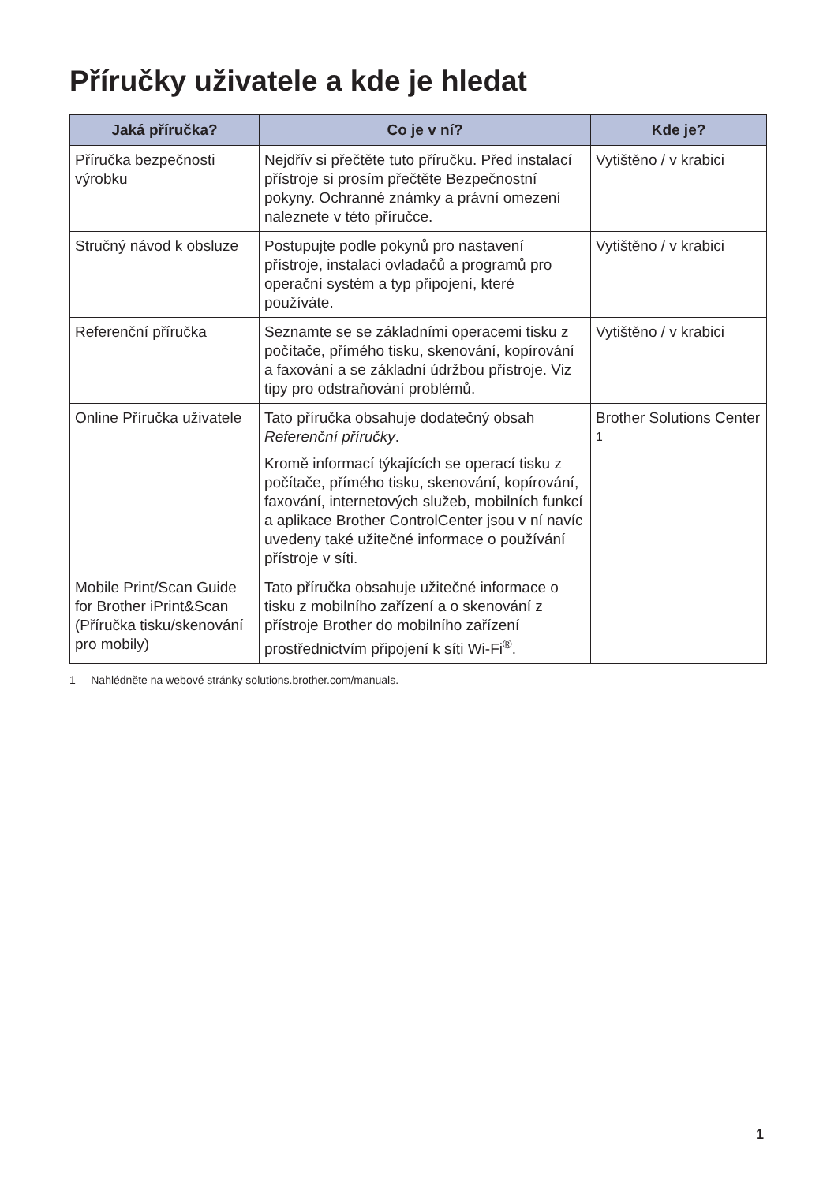Příručky uživatele a kde je hledat
| Jaká příručka? | Co je v ní? | Kde je? |
| --- | --- | --- |
| Příručka bezpečnosti výrobku | Nejdřív si přečtěte tuto příručku. Před instalací přístroje si prosím přečtěte Bezpečnostní pokyny. Ochranné známky a právní omezení naleznete v této příručce. | Vytištěno / v krabici |
| Stručný návod k obsluze | Postupujte podle pokynů pro nastavení přístroje, instalaci ovladačů a programů pro operační systém a typ připojení, které používáte. | Vytištěno / v krabici |
| Referenční příručka | Seznamte se se základními operacemi tisku z počítače, přímého tisku, skenování, kopírování a faxování a se základní údržbou přístroje. Viz tipy pro odstraňování problémů. | Vytištěno / v krabici |
| Online Příručka uživatele | Tato příručka obsahuje dodatečný obsah Referenční příručky . Kromě informací týkajících se operací tisku z počítače, přímého tisku, skenování, kopírování, faxování, internetových služeb, mobilních funkcí a aplikace Brother ControlCenter jsou v ní navíc uvedeny také užitečné informace o používání přístroje v síti. | Brother Solutions Center <sup>1</sup> |
| Mobile Print/Scan Guide for Brother iPrint&Scan (Příručka tisku/skenování pro mobily) | Tato příručka obsahuje užitečné informace o tisku z mobilního zařízení a o skenování z přístroje Brother do mobilního zařízení prostřednictvím připojení k síti Wi-Fi<sup>®</sup>. | |
1 Nahlédněte na webové stránky solutions.brother.com/manuals.
1